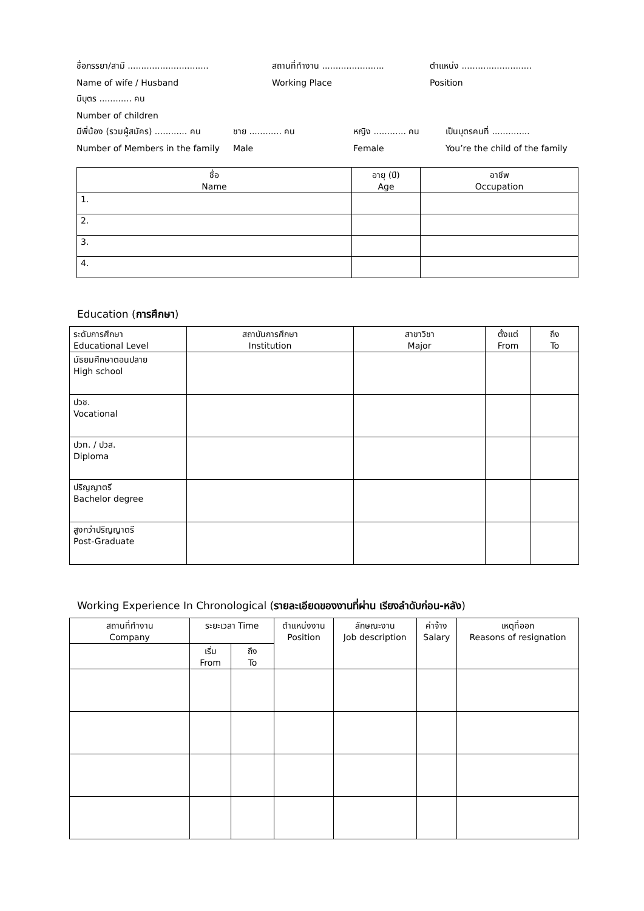ชื่อภรรยา/สามี .............................. สถานที่ทำงาน ....................... ตำแหน่ง ..........................
Name of wife / Husband Working Place Position
มีบุตร ............ คน
Number of children
มีพี่น้อง (รวมผู้สมัคร) ............ คน ชาย ............ คน หญิง ............ คน เป็นบุตรคนที่ ..............
Number of Members in the family Male Female You’re the child of the family
| ชื่อ Name | อายุ (ปี) Age | อาชีพ Occupation |
| --- | --- | --- |
| 1. | | |
| 2. | | |
| 3. | | |
| 4. | | |
Education (การศึกษา)
| ระดับการศึกษา Educational Level | สถาบันการศึกษา Institution | สาขาวิชา Major | ตั้งแต่ From | ถึง To |
| --- | --- | --- | --- | --- |
| มัธยมศึกษาตอนปลาย High school | | | | |
| ปวช. Vocational | | | | |
| ปวท. / ปวส. Diploma | | | | |
| ปริญญาตรี Bachelor degree | | | | |
| สูงกว่าปริญญาตรี Post-Graduate | | | | |
Working Experience In Chronological (รายละเอียดของงานที่ผ่าน เรียงลำดับก่อน-หลัง)
| สถานที่ทำงาน Company | ระยะเวลา Time | | ตำแหน่งงาน Position | ลักษณะงาน Job description | ค่าจ้าง Salary | เหตุที่ออก Reasons of resignation |
| --- | --- | --- | --- | --- | --- | --- |
| | เริ่ม From | ถึง To | | | | |